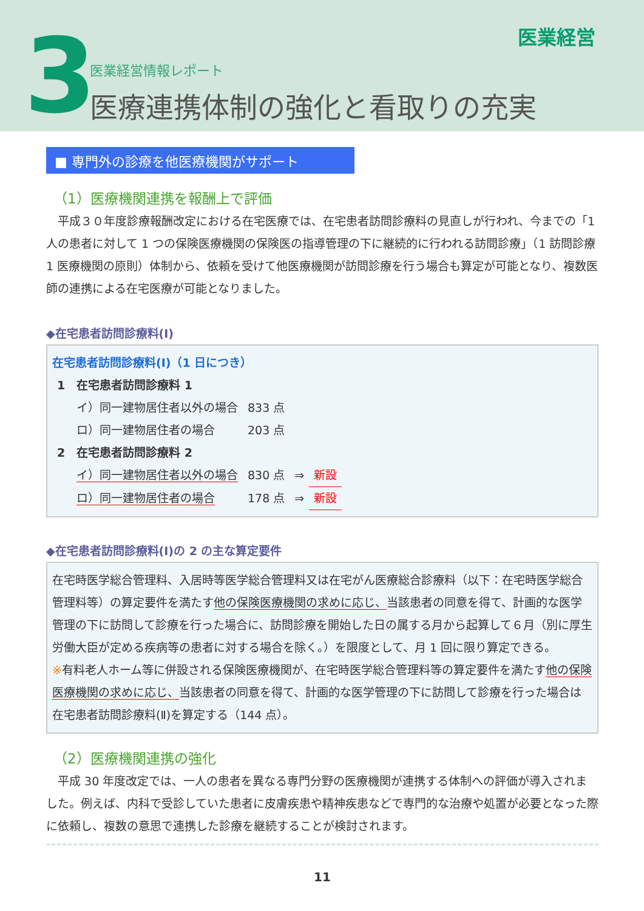3 医業経営
医業経営情報レポート
医療連携体制の強化と看取りの充実
■ 専門外の診療を他医療機関がサポート
（1）医療機関連携を報酬上で評価
　平成３０年度診療報酬改定における在宅医療では、在宅患者訪問診療料の見直しが行われ、今までの「1 人の患者に対して 1 つの保険医療機関の保険医の指導管理の下に継続的に行われる訪問診療」（1 訪問診療 1 医療機関の原則）体制から、依頼を受けて他医療機関が訪問診療を行う場合も算定が可能となり、複数医師の連携による在宅医療が可能となりました。
◆在宅患者訪問診療料(Ⅰ)
在宅患者訪問診療料(Ⅰ)（1 日につき）
| 1 在宅患者訪問診療料 1 | | | |
| イ）同一建物居住者以外の場合 | 833 点 | | |
| ロ）同一建物居住者の場合 | 203 点 | | |
| 2 在宅患者訪問診療料 2 | | | |
| イ）同一建物居住者以外の場合 | 830 点 | ⇒ | 新設 |
| ロ）同一建物居住者の場合 | 178 点 | ⇒ | 新設 |
◆在宅患者訪問診療料(Ⅰ)の 2 の主な算定要件
在宅時医学総合管理料、入居時等医学総合管理料又は在宅がん医療総合診療料（以下：在宅時医学総合管理料等）の算定要件を満たす他の保険医療機関の求めに応じ、当該患者の同意を得て、計画的な医学管理の下に訪問して診療を行った場合に、訪問診療を開始した日の属する月から起算して６月（別に厚生労働大臣が定める疾病等の患者に対する場合を除く。）を限度として、月 1 回に限り算定できる。
※有料老人ホーム等に併設される保険医療機関が、在宅時医学総合管理料等の算定要件を満たす他の保険医療機関の求めに応じ、当該患者の同意を得て、計画的な医学管理の下に訪問して診療を行った場合は在宅患者訪問診療料(Ⅱ)を算定する（144 点）。
（2）医療機関連携の強化
　平成 30 年度改定では、一人の患者を異なる専門分野の医療機関が連携する体制への評価が導入されました。例えば、内科で受診していた患者に皮膚疾患や精神疾患などで専門的な治療や処置が必要となった際に依頼し、複数の意思で連携した診療を継続することが検討されます。
11